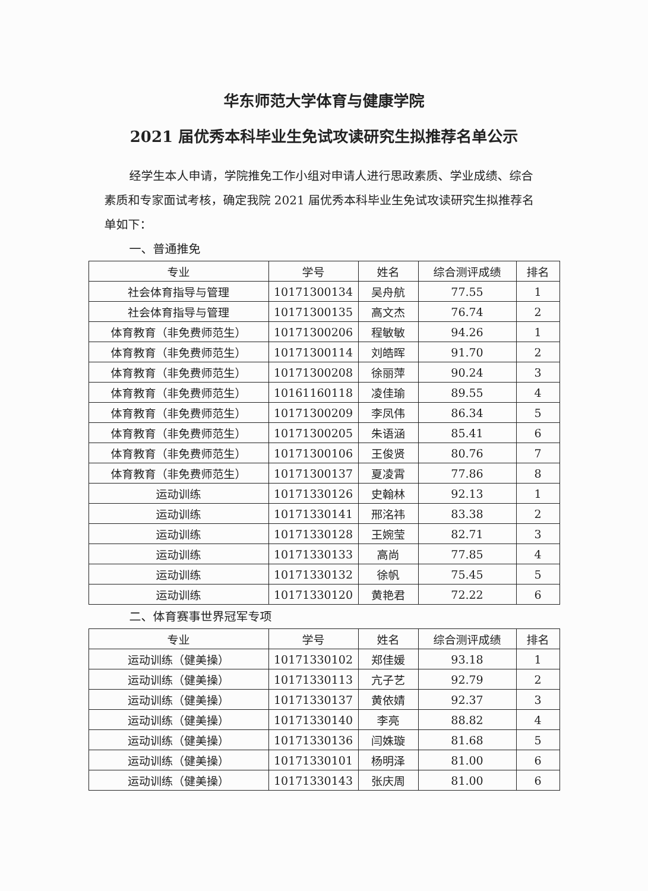华东师范大学体育与健康学院
2021 届优秀本科毕业生免试攻读研究生拟推荐名单公示
经学生本人申请，学院推免工作小组对申请人进行思政素质、学业成绩、综合素质和专家面试考核，确定我院 2021 届优秀本科毕业生免试攻读研究生拟推荐名单如下：
一、普通推免
| 专业 | 学号 | 姓名 | 综合测评成绩 | 排名 |
| --- | --- | --- | --- | --- |
| 社会体育指导与管理 | 10171300134 | 吴舟航 | 77.55 | 1 |
| 社会体育指导与管理 | 10171300135 | 高文杰 | 76.74 | 2 |
| 体育教育（非免费师范生） | 10171300206 | 程敏敏 | 94.26 | 1 |
| 体育教育（非免费师范生） | 10171300114 | 刘皓晖 | 91.70 | 2 |
| 体育教育（非免费师范生） | 10171300208 | 徐丽萍 | 90.24 | 3 |
| 体育教育（非免费师范生） | 10161160118 | 凌佳瑜 | 89.55 | 4 |
| 体育教育（非免费师范生） | 10171300209 | 李凤伟 | 86.34 | 5 |
| 体育教育（非免费师范生） | 10171300205 | 朱语涵 | 85.41 | 6 |
| 体育教育（非免费师范生） | 10171300106 | 王俊贤 | 80.76 | 7 |
| 体育教育（非免费师范生） | 10171300137 | 夏凌霄 | 77.86 | 8 |
| 运动训练 | 10171330126 | 史翰林 | 92.13 | 1 |
| 运动训练 | 10171330141 | 邢洺祎 | 83.38 | 2 |
| 运动训练 | 10171330128 | 王婉莹 | 82.71 | 3 |
| 运动训练 | 10171330133 | 高尚 | 77.85 | 4 |
| 运动训练 | 10171330132 | 徐帆 | 75.45 | 5 |
| 运动训练 | 10171330120 | 黄艳君 | 72.22 | 6 |
二、体育赛事世界冠军专项
| 专业 | 学号 | 姓名 | 综合测评成绩 | 排名 |
| --- | --- | --- | --- | --- |
| 运动训练（健美操） | 10171330102 | 郑佳媛 | 93.18 | 1 |
| 运动训练（健美操） | 10171330113 | 亢子艺 | 92.79 | 2 |
| 运动训练（健美操） | 10171330137 | 黄依婧 | 92.37 | 3 |
| 运动训练（健美操） | 10171330140 | 李亮 | 88.82 | 4 |
| 运动训练（健美操） | 10171330136 | 闫姝璇 | 81.68 | 5 |
| 运动训练（健美操） | 10171330101 | 杨明泽 | 81.00 | 6 |
| 运动训练（健美操） | 10171330143 | 张庆周 | 81.00 | 6 |